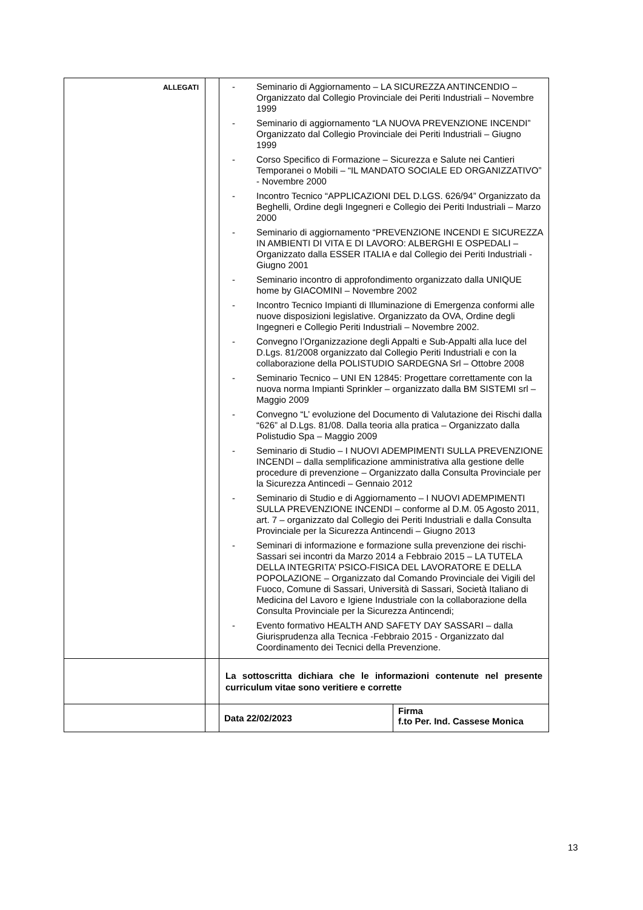| ALLEGATI | | - Seminario di Aggiornamento – LA SICUREZZA ANTINCENDIO – Organizzato dal Collegio Provinciale dei Periti Industriali – Novembre 1999 - Seminario di aggiornamento “LA NUOVA PREVENZIONE INCENDI” Organizzato dal Collegio Provinciale dei Periti Industriali – Giugno 1999 - Corso Specifico di Formazione – Sicurezza e Salute nei Cantieri Temporanei o Mobili – “IL MANDATO SOCIALE ED ORGANIZZATIVO” - Novembre 2000 - Incontro Tecnico “APPLICAZIONI DEL D.LGS. 626/94” Organizzato da Beghelli, Ordine degli Ingegneri e Collegio dei Periti Industriali – Marzo 2000 - Seminario di aggiornamento “PREVENZIONE INCENDI E SICUREZZA IN AMBIENTI DI VITA E DI LAVORO: ALBERGHI E OSPEDALI – Organizzato dalla ESSER ITALIA e dal Collegio dei Periti Industriali - Giugno 2001 - Seminario incontro di approfondimento organizzato dalla UNIQUE home by GIACOMINI – Novembre 2002 - Incontro Tecnico Impianti di Illuminazione di Emergenza conformi alle nuove disposizioni legislative. Organizzato da OVA, Ordine degli Ingegneri e Collegio Periti Industriali – Novembre 2002. - Convegno l’Organizzazione degli Appalti e Sub-Appalti alla luce del D.Lgs. 81/2008 organizzato dal Collegio Periti Industriali e con la collaborazione della POLISTUDIO SARDEGNA Srl – Ottobre 2008 - Seminario Tecnico – UNI EN 12845: Progettare correttamente con la nuova norma Impianti Sprinkler – organizzato dalla BM SISTEMI srl – Maggio 2009 - Convegno “L’ evoluzione del Documento di Valutazione dei Rischi dalla “626” al D.Lgs. 81/08. Dalla teoria alla pratica – Organizzato dalla Polistudio Spa – Maggio 2009 - Seminario di Studio – I NUOVI ADEMPIMENTI SULLA PREVENZIONE INCENDI – dalla semplificazione amministrativa alla gestione delle procedure di prevenzione – Organizzato dalla Consulta Provinciale per la Sicurezza Antincedi – Gennaio 2012 - Seminario di Studio e di Aggiornamento – I NUOVI ADEMPIMENTI SULLA PREVENZIONE INCENDI – conforme al D.M. 05 Agosto 2011, art. 7 – organizzato dal Collegio dei Periti Industriali e dalla Consulta Provinciale per la Sicurezza Antincendi – Giugno 2013 - Seminari di informazione e formazione sulla prevenzione dei rischi- Sassari sei incontri da Marzo 2014 a Febbraio 2015 – LA TUTELA DELLA INTEGRITA’ PSICO-FISICA DEL LAVORATORE E DELLA POPOLAZIONE – Organizzato dal Comando Provinciale dei Vigili del Fuoco, Comune di Sassari, Università di Sassari, Società Italiano di Medicina del Lavoro e Igiene Industriale con la collaborazione della Consulta Provinciale per la Sicurezza Antincendi; - Evento formativo HEALTH AND SAFETY DAY SASSARI – dalla Giurisprudenza alla Tecnica -Febbraio 2015 - Organizzato dal Coordinamento dei Tecnici della Prevenzione. | |
| | | La sottoscritta dichiara che le informazioni contenute nel presente curriculum vitae sono veritiere e corrette | |
| | | Data 22/02/2023 | Firma f.to Per. Ind. Cassese Monica |
13